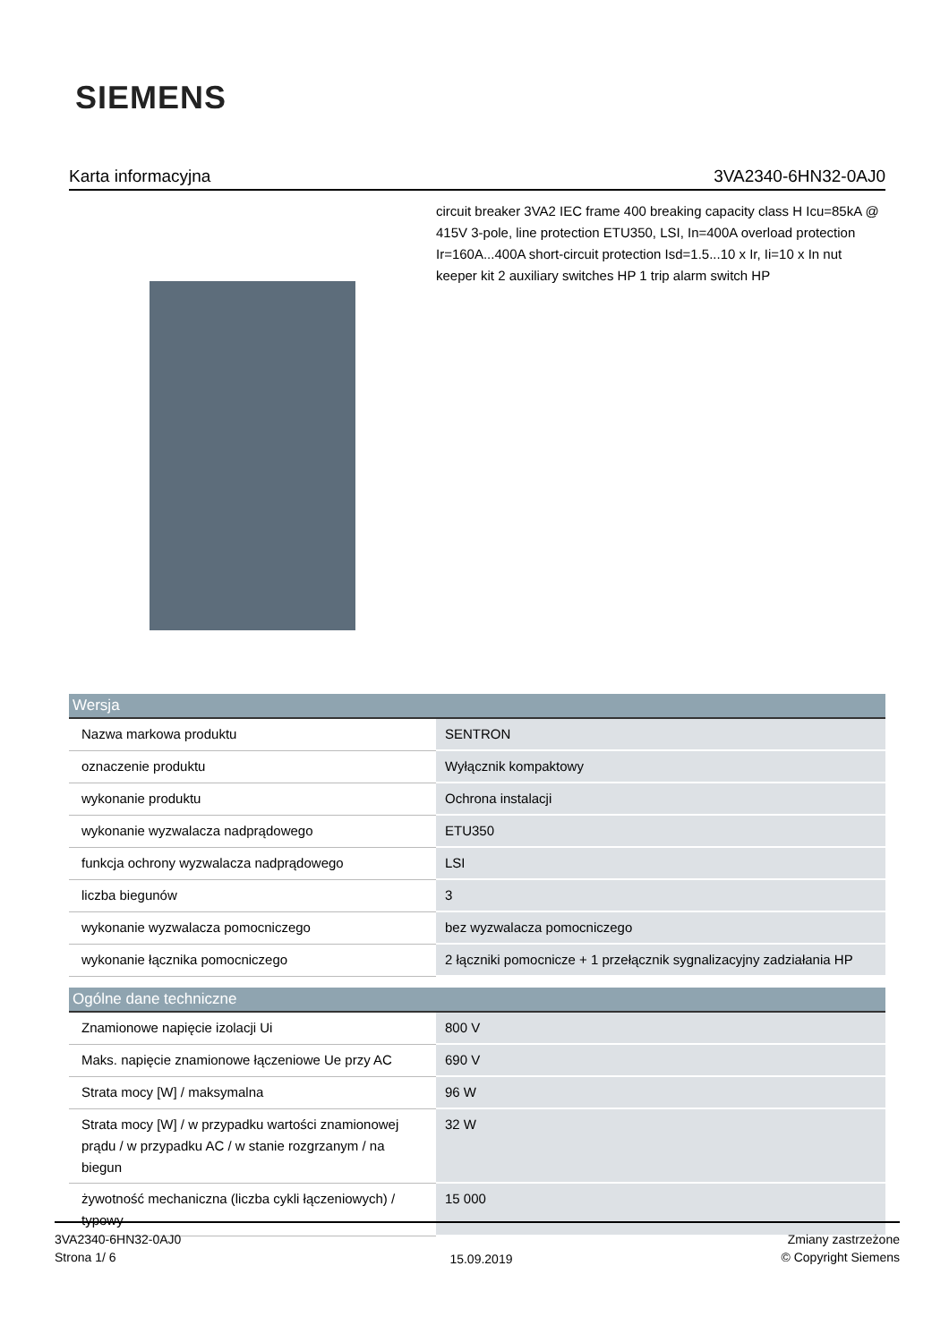SIEMENS
Karta informacyjna 3VA2340-6HN32-0AJ0
circuit breaker 3VA2 IEC frame 400 breaking capacity class H Icu=85kA @ 415V 3-pole, line protection ETU350, LSI, In=400A overload protection Ir=160A...400A short-circuit protection Isd=1.5...10 x Ir, Ii=10 x In nut keeper kit 2 auxiliary switches HP 1 trip alarm switch HP
| Wersja | |
| --- | --- |
| Nazwa markowa produktu | SENTRON |
| oznaczenie produktu | Wyłącznik kompaktowy |
| wykonanie produktu | Ochrona instalacji |
| wykonanie wyzwalacza nadprądowego | ETU350 |
| funkcja ochrony wyzwalacza nadprądowego | LSI |
| liczba biegunów | 3 |
| wykonanie wyzwalacza pomocniczego | bez wyzwalacza pomocniczego |
| wykonanie łącznika pomocniczego | 2 łączniki pomocnicze + 1 przełącznik sygnalizacyjny zadziałania HP |
| Ogólne dane techniczne | |
| --- | --- |
| Znamionowe napięcie izolacji Ui | 800 V |
| Maks. napięcie znamionowe łączeniowe Ue przy AC | 690 V |
| Strata mocy [W] / maksymalna | 96 W |
| Strata mocy [W] / w przypadku wartości znamionowej prądu / w przypadku AC / w stanie rozgrzanym / na biegun | 32 W |
| żywotność mechaniczna (liczba cykli łączeniowych) / typowy | 15 000 |
3VA2340-6HN32-0AJ0
Strona 1/ 6
15.09.2019
Zmiany zastrzeżone
© Copyright Siemens